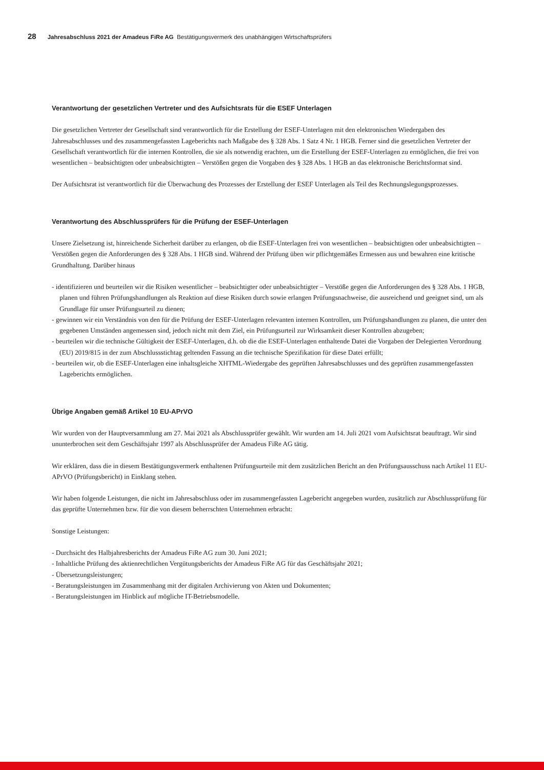28 Jahresabschluss 2021 der Amadeus FiRe AG Bestätigungsvermerk des unabhängigen Wirtschaftsprüfers
Verantwortung der gesetzlichen Vertreter und des Aufsichtsrats für die ESEF Unterlagen
Die gesetzlichen Vertreter der Gesellschaft sind verantwortlich für die Erstellung der ESEF-Unterlagen mit den elektronischen Wiedergaben des Jahresabschlusses und des zusammengefassten Lageberichts nach Maßgabe des § 328 Abs. 1 Satz 4 Nr. 1 HGB. Ferner sind die gesetzlichen Vertreter der Gesellschaft verantwortlich für die internen Kontrollen, die sie als notwendig erachten, um die Erstellung der ESEF-Unterlagen zu ermöglichen, die frei von wesentlichen – beabsichtigten oder unbeabsichtigten – Verstößen gegen die Vorgaben des § 328 Abs. 1 HGB an das elektronische Berichtsformat sind.
Der Aufsichtsrat ist verantwortlich für die Überwachung des Prozesses der Erstellung der ESEF Unterlagen als Teil des Rechnungslegungsprozesses.
Verantwortung des Abschlussprüfers für die Prüfung der ESEF-Unterlagen
Unsere Zielsetzung ist, hinreichende Sicherheit darüber zu erlangen, ob die ESEF-Unterlagen frei von wesentlichen – beabsichtigten oder unbeabsichtigten – Verstößen gegen die Anforderungen des § 328 Abs. 1 HGB sind. Während der Prüfung üben wir pflichtgemäßes Ermessen aus und bewahren eine kritische Grundhaltung. Darüber hinaus
- identifizieren und beurteilen wir die Risiken wesentlicher – beabsichtigter oder unbeabsichtigter – Verstöße gegen die Anforderungen des § 328 Abs. 1 HGB, planen und führen Prüfungshandlungen als Reaktion auf diese Risiken durch sowie erlangen Prüfungsnachweise, die ausreichend und geeignet sind, um als Grundlage für unser Prüfungsurteil zu dienen;
- gewinnen wir ein Verständnis von den für die Prüfung der ESEF-Unterlagen relevanten internen Kontrollen, um Prüfungshandlungen zu planen, die unter den gegebenen Umständen angemessen sind, jedoch nicht mit dem Ziel, ein Prüfungsurteil zur Wirksamkeit dieser Kontrollen abzugeben;
- beurteilen wir die technische Gültigkeit der ESEF-Unterlagen, d.h. ob die die ESEF-Unterlagen enthaltende Datei die Vorgaben der Delegierten Verordnung (EU) 2019/815 in der zum Abschlussstichtag geltenden Fassung an die technische Spezifikation für diese Datei erfüllt;
- beurteilen wir, ob die ESEF-Unterlagen eine inhaltsgleiche XHTML-Wiedergabe des geprüften Jahresabschlusses und des geprüften zusammengefassten Lageberichts ermöglichen.
Übrige Angaben gemäß Artikel 10 EU-APrVO
Wir wurden von der Hauptversammlung am 27. Mai 2021 als Abschlussprüfer gewählt. Wir wurden am 14. Juli 2021 vom Aufsichtsrat beauftragt. Wir sind ununterbrochen seit dem Geschäftsjahr 1997 als Abschlussprüfer der Amadeus FiRe AG tätig.
Wir erklären, dass die in diesem Bestätigungsvermerk enthaltenen Prüfungsurteile mit dem zusätzlichen Bericht an den Prüfungsausschuss nach Artikel 11 EU-APrVO (Prüfungsbericht) in Einklang stehen.
Wir haben folgende Leistungen, die nicht im Jahresabschluss oder im zusammengefassten Lagebericht angegeben wurden, zusätzlich zur Abschlussprüfung für das geprüfte Unternehmen bzw. für die von diesem beherrschten Unternehmen erbracht:
Sonstige Leistungen:
- Durchsicht des Halbjahresberichts der Amadeus FiRe AG zum 30. Juni 2021;
- Inhaltliche Prüfung des aktienrechtlichen Vergütungsberichts der Amadeus FiRe AG für das Geschäftsjahr 2021;
- Übersetzungsleistungen;
- Beratungsleistungen im Zusammenhang mit der digitalen Archivierung von Akten und Dokumenten;
- Beratungsleistungen im Hinblick auf mögliche IT-Betriebsmodelle.